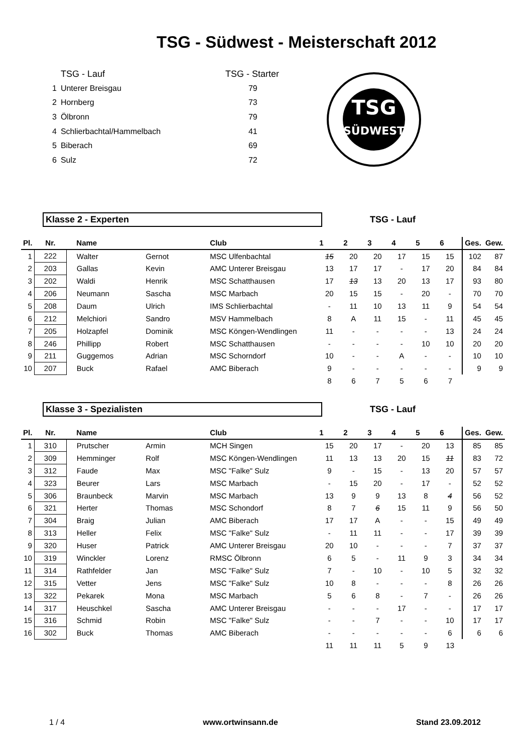TSG - Südwest - Meisterschaft 2012
| | TSG - Lauf | TSG - Starter |
| 1 | Unterer Breisgau | 79 |
| 2 | Hornberg | 73 |
| 3 | Ölbronn | 79 |
| 4 | Schlierbachtal/Hammelbach | 41 |
| 5 | Biberach | 69 |
| 6 | Sulz | 72 |
TSG
SÜDWEST
Klasse 2 - Experten TSG - Lauf
| Pl. | Nr. | Name | | Club | 1 | 2 | 3 | 4 | 5 | 6 | Ges. | Gew. |
| --- | --- | --- | --- | --- | --- | --- | --- | --- | --- | --- | --- | --- |
| 1 | 222 | Walter | Gernot | MSC Ulfenbachtal | 15 | 20 | 20 | 17 | 15 | 15 | 102 | 87 |
| 2 | 203 | Gallas | Kevin | AMC Unterer Breisgau | 13 | 17 | 17 | - | 17 | 20 | 84 | 84 |
| 3 | 202 | Waldi | Henrik | MSC Schatthausen | 17 | 13 | 13 | 20 | 13 | 17 | 93 | 80 |
| 4 | 206 | Neumann | Sascha | MSC Marbach | 20 | 15 | 15 | - | 20 | - | 70 | 70 |
| 5 | 208 | Daum | Ulrich | IMS Schlierbachtal | - | 11 | 10 | 13 | 11 | 9 | 54 | 54 |
| 6 | 212 | Melchiori | Sandro | MSV Hammelbach | 8 | A | 11 | 15 | - | 11 | 45 | 45 |
| 7 | 205 | Holzapfel | Dominik | MSC Köngen-Wendlingen | 11 | - | - | - | - | 13 | 24 | 24 |
| 8 | 246 | Phillipp | Robert | MSC Schatthausen | - | - | - | - | 10 | 10 | 20 | 20 |
| 9 | 211 | Guggemos | Adrian | MSC Schorndorf | 10 | - | - | A | - | - | 10 | 10 |
| 10 | 207 | Buck | Rafael | AMC Biberach | 9 | - | - | - | - | - | 9 | 9 |
| | | | | | 8 | 6 | 7 | 5 | 6 | 7 | | |
Klasse 3 - Spezialisten TSG - Lauf
| Pl. | Nr. | Name | | Club | 1 | 2 | 3 | 4 | 5 | 6 | Ges. | Gew. |
| --- | --- | --- | --- | --- | --- | --- | --- | --- | --- | --- | --- | --- |
| 1 | 310 | Prutscher | Armin | MCH Singen | 15 | 20 | 17 | - | 20 | 13 | 85 | 85 |
| 2 | 309 | Hemminger | Rolf | MSC Köngen-Wendlingen | 11 | 13 | 13 | 20 | 15 | 11 | 83 | 72 |
| 3 | 312 | Faude | Max | MSC "Falke" Sulz | 9 | - | 15 | - | 13 | 20 | 57 | 57 |
| 4 | 323 | Beurer | Lars | MSC Marbach | - | 15 | 20 | - | 17 | - | 52 | 52 |
| 5 | 306 | Braunbeck | Marvin | MSC Marbach | 13 | 9 | 9 | 13 | 8 | 4 | 56 | 52 |
| 6 | 321 | Herter | Thomas | MSC Schondorf | 8 | 7 | 6 | 15 | 11 | 9 | 56 | 50 |
| 7 | 304 | Braig | Julian | AMC Biberach | 17 | 17 | A | - | - | 15 | 49 | 49 |
| 8 | 313 | Heller | Felix | MSC "Falke" Sulz | - | 11 | 11 | - | - | 17 | 39 | 39 |
| 9 | 320 | Huser | Patrick | AMC Unterer Breisgau | 20 | 10 | - | - | - | 7 | 37 | 37 |
| 10 | 319 | Winckler | Lorenz | RMSC Ölbronn | 6 | 5 | - | 11 | 9 | 3 | 34 | 34 |
| 11 | 314 | Rathfelder | Jan | MSC "Falke" Sulz | 7 | - | 10 | - | 10 | 5 | 32 | 32 |
| 12 | 315 | Vetter | Jens | MSC "Falke" Sulz | 10 | 8 | - | - | - | 8 | 26 | 26 |
| 13 | 322 | Pekarek | Mona | MSC Marbach | 5 | 6 | 8 | - | 7 | - | 26 | 26 |
| 14 | 317 | Heuschkel | Sascha | AMC Unterer Breisgau | - | - | - | 17 | - | - | 17 | 17 |
| 15 | 316 | Schmid | Robin | MSC "Falke" Sulz | - | - | 7 | - | - | 10 | 17 | 17 |
| 16 | 302 | Buck | Thomas | AMC Biberach | - | - | - | - | - | 6 | 6 | 6 |
| | | | | | 11 | 11 | 11 | 5 | 9 | 13 | | |
1 / 4 www.ortwinsann.de Stand 23.09.2012